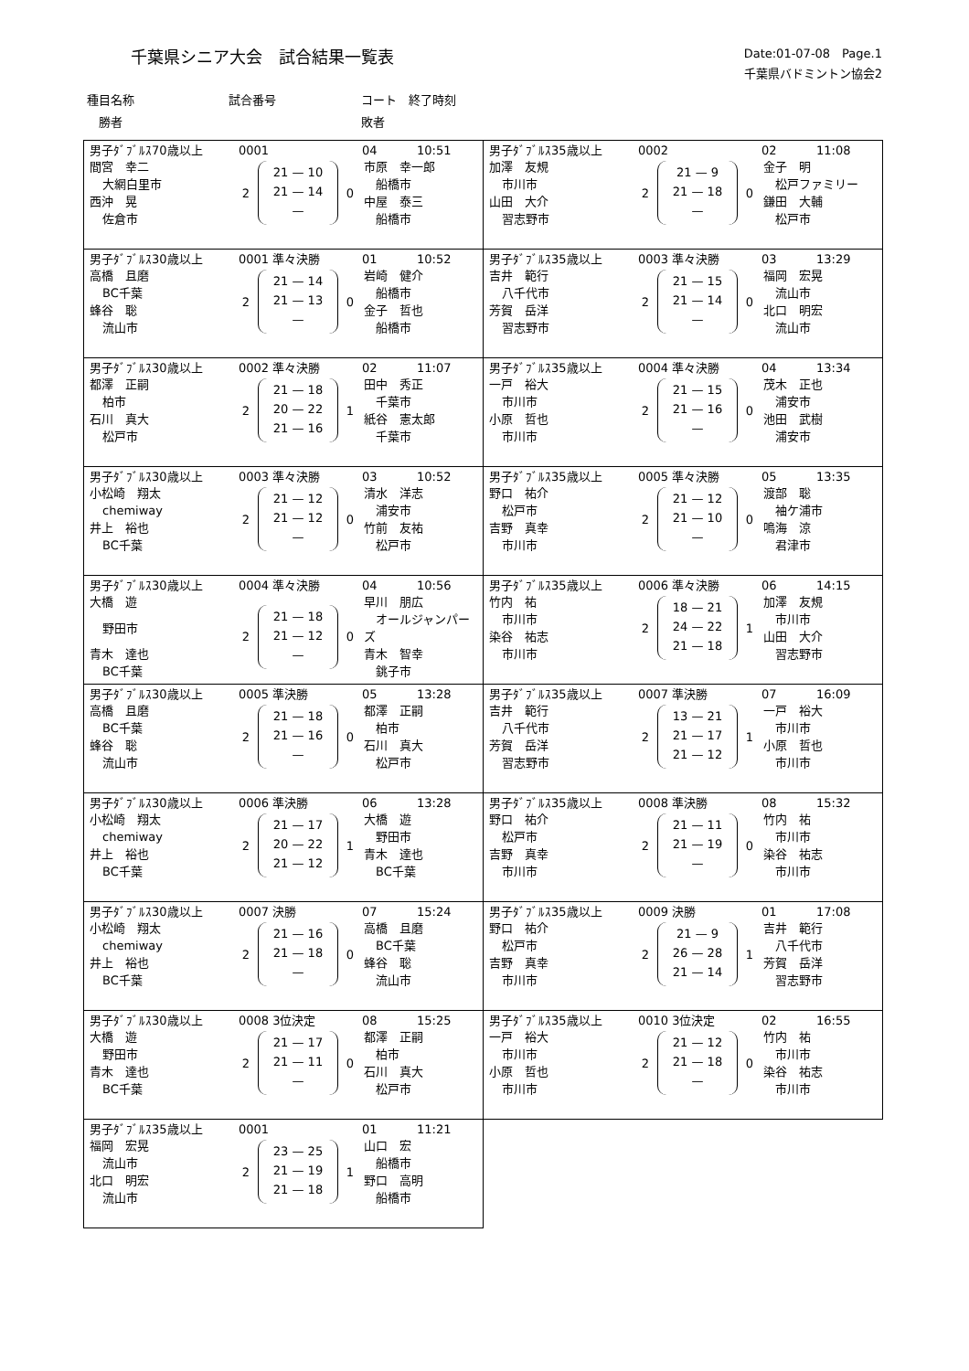千葉県シニア大会　試合結果一覧表
Date:01-07-08　Page.1
千葉県バドミントン協会2
種目名称 試合番号 コート　終了時刻　勝者 敗者
男子ﾀﾞﾌﾞﾙｽ70歳以上 0001 04 10:51
| 間宮 幸二 | 2 | 21 — 10 21 — 14 — | 0 | 市原 幸一郎 |
| 大網白里市 | | | | 船橋市 |
| 西沖 晃 | | | | 中屋 泰三 |
| 佐倉市 | | | | 船橋市 |
男子ﾀﾞﾌﾞﾙｽ35歳以上 0002 02 11:08
| 加澤 友規 | 2 | 21 — 9 21 — 18 — | 0 | 金子 明 |
| 市川市 | | | | 松戸ファミリー |
| 山田 大介 | | | | 鎌田 大輔 |
| 習志野市 | | | | 松戸市 |
男子ﾀﾞﾌﾞﾙｽ30歳以上 0001 準々決勝 01 10:52
| 高橋 且磨 | 2 | 21 — 14 21 — 13 — | 0 | 岩崎 健介 |
| BC千葉 | | | | 船橋市 |
| 蜂谷 聡 | | | | 金子 哲也 |
| 流山市 | | | | 船橋市 |
男子ﾀﾞﾌﾞﾙｽ35歳以上 0003 準々決勝 03 13:29
| 吉井 範行 | 2 | 21 — 15 21 — 14 — | 0 | 福岡 宏晃 |
| 八千代市 | | | | 流山市 |
| 芳賀 岳洋 | | | | 北口 明宏 |
| 習志野市 | | | | 流山市 |
男子ﾀﾞﾌﾞﾙｽ30歳以上 0002 準々決勝 02 11:07
| 都澤 正嗣 | 2 | 21 — 18 20 — 22 21 — 16 | 1 | 田中 秀正 |
| 柏市 | | | | 千葉市 |
| 石川 真大 | | | | 紙谷 憲太郎 |
| 松戸市 | | | | 千葉市 |
男子ﾀﾞﾌﾞﾙｽ35歳以上 0004 準々決勝 04 13:34
| 一戸 裕大 | 2 | 21 — 15 21 — 16 — | 0 | 茂木 正也 |
| 市川市 | | | | 浦安市 |
| 小原 哲也 | | | | 池田 武樹 |
| 市川市 | | | | 浦安市 |
男子ﾀﾞﾌﾞﾙｽ30歳以上 0003 準々決勝 03 10:52
| 小松崎 翔太 | 2 | 21 — 12 21 — 12 — | 0 | 清水 洋志 |
| chemiway | | | | 浦安市 |
| 井上 裕也 | | | | 竹前 友祐 |
| BC千葉 | | | | 松戸市 |
男子ﾀﾞﾌﾞﾙｽ35歳以上 0005 準々決勝 05 13:35
| 野口 祐介 | 2 | 21 — 12 21 — 10 — | 0 | 渡部 聡 |
| 松戸市 | | | | 袖ケ浦市 |
| 吉野 真幸 | | | | 鳴海 涼 |
| 市川市 | | | | 君津市 |
男子ﾀﾞﾌﾞﾙｽ30歳以上 0004 準々決勝 04 10:56
| 大橋 遊 | 2 | 21 — 18 21 — 12 — | 0 | 早川 朋広 |
| 野田市 | | | | オールジャンパーズ |
| 青木 達也 | | | | 青木 智幸 |
| BC千葉 | | | | 銚子市 |
男子ﾀﾞﾌﾞﾙｽ35歳以上 0006 準々決勝 06 14:15
| 竹内 祐 | 2 | 18 — 21 24 — 22 21 — 18 | 1 | 加澤 友規 |
| 市川市 | | | | 市川市 |
| 染谷 祐志 | | | | 山田 大介 |
| 市川市 | | | | 習志野市 |
男子ﾀﾞﾌﾞﾙｽ30歳以上 0005 準決勝 05 13:28
| 高橋 且磨 | 2 | 21 — 18 21 — 16 — | 0 | 都澤 正嗣 |
| BC千葉 | | | | 柏市 |
| 蜂谷 聡 | | | | 石川 真大 |
| 流山市 | | | | 松戸市 |
男子ﾀﾞﾌﾞﾙｽ35歳以上 0007 準決勝 07 16:09
| 吉井 範行 | 2 | 13 — 21 21 — 17 21 — 12 | 1 | 一戸 裕大 |
| 八千代市 | | | | 市川市 |
| 芳賀 岳洋 | | | | 小原 哲也 |
| 習志野市 | | | | 市川市 |
男子ﾀﾞﾌﾞﾙｽ30歳以上 0006 準決勝 06 13:28
| 小松崎 翔太 | 2 | 21 — 17 20 — 22 21 — 12 | 1 | 大橋 遊 |
| chemiway | | | | 野田市 |
| 井上 裕也 | | | | 青木 達也 |
| BC千葉 | | | | BC千葉 |
男子ﾀﾞﾌﾞﾙｽ35歳以上 0008 準決勝 08 15:32
| 野口 祐介 | 2 | 21 — 11 21 — 19 — | 0 | 竹内 祐 |
| 松戸市 | | | | 市川市 |
| 吉野 真幸 | | | | 染谷 祐志 |
| 市川市 | | | | 市川市 |
男子ﾀﾞﾌﾞﾙｽ30歳以上 0007 決勝 07 15:24
| 小松崎 翔太 | 2 | 21 — 16 21 — 18 — | 0 | 高橋 且磨 |
| chemiway | | | | BC千葉 |
| 井上 裕也 | | | | 蜂谷 聡 |
| BC千葉 | | | | 流山市 |
男子ﾀﾞﾌﾞﾙｽ35歳以上 0009 決勝 01 17:08
| 野口 祐介 | 2 | 21 — 9 26 — 28 21 — 14 | 1 | 吉井 範行 |
| 松戸市 | | | | 八千代市 |
| 吉野 真幸 | | | | 芳賀 岳洋 |
| 市川市 | | | | 習志野市 |
男子ﾀﾞﾌﾞﾙｽ30歳以上 0008 3位決定 08 15:25
| 大橋 遊 | 2 | 21 — 17 21 — 11 — | 0 | 都澤 正嗣 |
| 野田市 | | | | 柏市 |
| 青木 達也 | | | | 石川 真大 |
| BC千葉 | | | | 松戸市 |
男子ﾀﾞﾌﾞﾙｽ35歳以上 0010 3位決定 02 16:55
| 一戸 裕大 | 2 | 21 — 12 21 — 18 — | 0 | 竹内 祐 |
| 市川市 | | | | 市川市 |
| 小原 哲也 | | | | 染谷 祐志 |
| 市川市 | | | | 市川市 |
男子ﾀﾞﾌﾞﾙｽ35歳以上 0001 01 11:21
| 福岡 宏晃 | 2 | 23 — 25 21 — 19 21 — 18 | 1 | 山口 宏 |
| 流山市 | | | | 船橋市 |
| 北口 明宏 | | | | 野口 高明 |
| 流山市 | | | | 船橋市 |